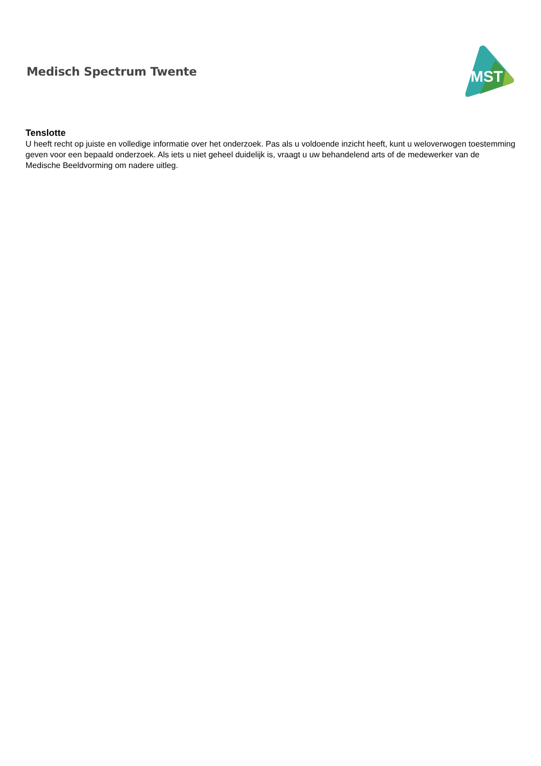Medisch Spectrum Twente
MST
Tenslotte
U heeft recht op juiste en volledige informatie over het onderzoek. Pas als u voldoende inzicht heeft, kunt u weloverwogen toestemming geven voor een bepaald onderzoek. Als iets u niet geheel duidelijk is, vraagt u uw behandelend arts of de medewerker van de Medische Beeldvorming om nadere uitleg.